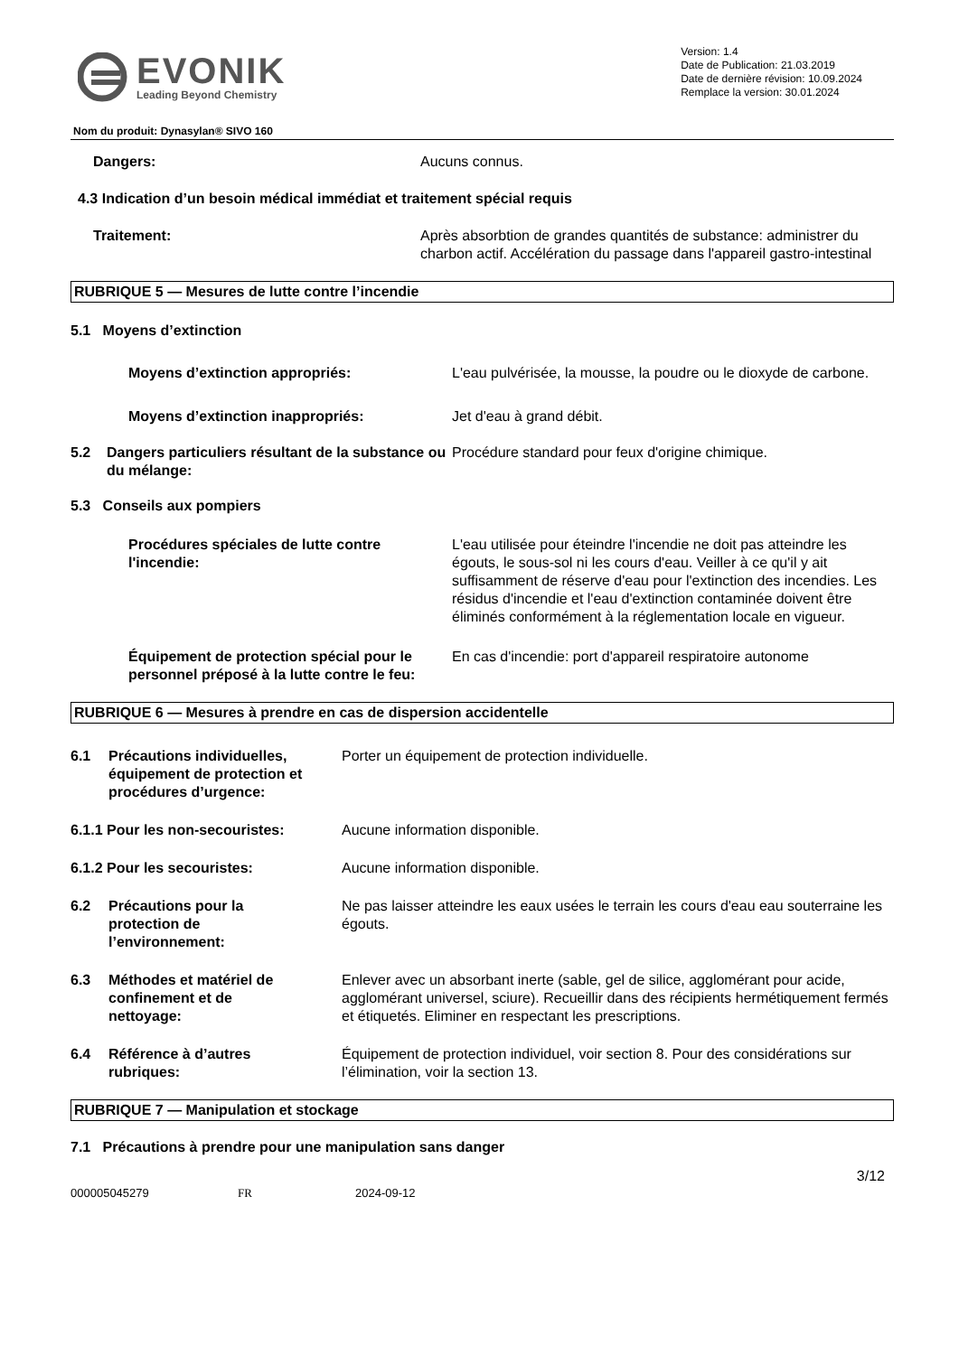EVONIK
Leading Beyond Chemistry
Version: 1.4
Date de Publication: 21.03.2019
Date de dernière révision: 10.09.2024
Remplace la version: 30.01.2024
Nom du produit: Dynasylan® SIVO 160
Dangers: Aucuns connus.
4.3 Indication d’un besoin médical immédiat et traitement spécial requis
Traitement: Après absorbtion de grandes quantités de substance: administrer du charbon actif. Accélération du passage dans l'appareil gastro-intestinal
RUBRIQUE 5 — Mesures de lutte contre l’incendie
5.1 Moyens d’extinction
Moyens d’extinction appropriés: L'eau pulvérisée, la mousse, la poudre ou le dioxyde de carbone.
Moyens d’extinction inappropriés: Jet d'eau à grand débit.
5.2 Dangers particuliers résultant de la substance ou du mélange:
Procédure standard pour feux d'origine chimique.
5.3 Conseils aux pompiers
Procédures spéciales de lutte contre l'incendie:
L'eau utilisée pour éteindre l'incendie ne doit pas atteindre les égouts, le sous-sol ni les cours d'eau. Veiller à ce qu'il y ait suffisamment de réserve d'eau pour l'extinction des incendies. Les résidus d'incendie et l'eau d'extinction contaminée doivent être éliminés conformément à la réglementation locale en vigueur.
Équipement de protection spécial pour le personnel préposé à la lutte contre le feu:
En cas d'incendie: port d'appareil respiratoire autonome
RUBRIQUE 6 — Mesures à prendre en cas de dispersion accidentelle
6.1 Précautions individuelles, équipement de protection et procédures d’urgence:
Porter un équipement de protection individuelle.
6.1.1 Pour les non-secouristes: Aucune information disponible.
6.1.2 Pour les secouristes: Aucune information disponible.
6.2 Précautions pour la
protection de
l’environnement:
Ne pas laisser atteindre les eaux usées le terrain les cours d'eau eau souterraine les égouts.
6.3 Méthodes et matériel de
confinement et de
nettoyage:
Enlever avec un absorbant inerte (sable, gel de silice, agglomérant pour acide, agglomérant universel, sciure). Recueillir dans des récipients hermétiquement fermés et étiquetés. Eliminer en respectant les prescriptions.
6.4 Référence à d’autres
rubriques:
Équipement de protection individuel, voir section 8. Pour des considérations sur l’élimination, voir la section 13.
RUBRIQUE 7 — Manipulation et stockage
7.1 Précautions à prendre pour une manipulation sans danger
3/12
000005045279 FR 2024-09-12